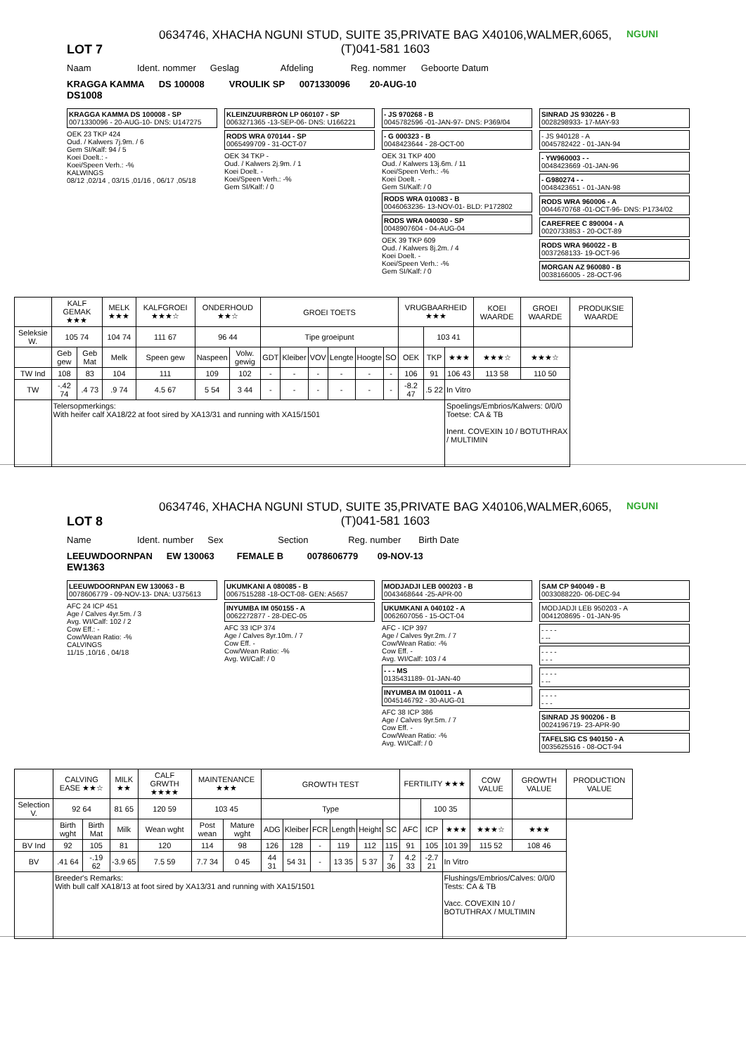LOT 7
0634746, XHACHA NGUNI STUD, SUITE 35,PRIVATE BAG X40106,WALMER,6065,
(T)041-581 1603
NGUNI
Naam Ident. nommer Geslag Afdeling Reg. nommer Geboorte Datum
KRAGGA KAMMA DS 100008 VROULIK SP 0071330096 20-AUG-10
DS1008
KRAGGA KAMMA DS 100008 - SP
0071330096 - 20-AUG-10- DNS: U147275
OEK 23 TKP 424
Oud. / Kalwers 7j.9m. / 6
Gem SI/Kalf: 94 / 5
Koei Doelt.: -
Koei/Speen Verh.: -%
KALWINGS
08/12 ,02/14 , 03/15 ,01/16 , 06/17 ,05/18
KLEINZUURBRON LP 060107 - SP
0063271365 -13-SEP-06- DNS: U166221
RODS WRA 070144 - SP
0065499709 - 31-OCT-07
OEK 34 TKP -
Oud. / Kalwers 2j.9m. / 1
Koei Doelt. -
Koei/Speen Verh.: -%
Gem SI/Kalf: / 0
- JS 970268 - B
0045782596 -01-JAN-97- DNS: P369/04
- G 000323 - B
0048423644 - 28-OCT-00
OEK 31 TKP 400
Oud. / Kalwers 13j.6m. / 11
Koei/Speen Verh.: -%
Koei Doelt. -
Gem SI/Kalf: / 0
RODS WRA 010083 - B
0046063236- 13-NOV-01- BLD: P172802
RODS WRA 040030 - SP
0048907604 - 04-AUG-04
OEK 39 TKP 609
Oud. / Kalwers 8j.2m. / 4
Koei Doelt. -
Koei/Speen Verh.: -%
Gem SI/Kalf: / 0
SINRAD JS 930226 - B
0028298933- 17-MAY-93
- JS 940128 - A
0045782422 - 01-JAN-94
- YW960003 - -
0048423669 -01-JAN-96
- G980274 - -
0048423651 - 01-JAN-98
RODS WRA 960006 - A
0044670768 -01-OCT-96- DNS: P1734/02
CAREFREE C 890004 - A
0020733853 - 20-OCT-89
RODS WRA 960022 - B
0037268133- 19-OCT-96
MORGAN AZ 960080 - B
0038166005 - 28-OCT-96
| | KALF GEMAK ★★★ | | MELK ★★★ | KALFGROEI ★★★☆ | ONDERHOUD ★★☆ | | GROEI TOETS | | | | | | VRUGBAARHEID ★★★ | | | KOEI WAARDE | GROEI WAARDE | PRODUKSIE WAARDE |
| --- | --- | --- | --- | --- | --- | --- | --- | --- | --- | --- | --- | --- | --- | --- | --- | --- | --- | --- |
| Seleksie W. | 105 74 | | 104 74 | 111 67 | 96 44 | | Tipe groeipunt | | | | | | | 103 41 | | | | |
| | Geb gew | Geb Mat | Melk | Speen gew | Naspeen | Volw. gewig | GDT | Kleiber | VOV | Lengte | Hoogte | SO | OEK | TKP | ★★★ | ★★★☆ | ★★★☆ | |
| TW Ind | 108 | 83 | 104 | 111 | 109 | 102 | - | - | - | - | - | - | 106 | 91 | 106 43 | 113 58 | 110 50 | |
| TW | -.42 74 | .4 73 | .9 74 | 4.5 67 | 5 54 | 3 44 | - | - | - | - | - | - | -8.2 47 | .5 22 | In Vitro | | | |
| | Telersopmerkings: With heifer calf XA18/22 at foot sired by XA13/31 and running with XA15/1501 | | | | | | | | | | | | | | Spoelings/Embrios/Kalwers: 0/0/0 Toetse: CA & TB Inent. COVEXIN 10 / BOTUTHRAX / MULTIMIN | | | |
LOT 8
0634746, XHACHA NGUNI STUD, SUITE 35,PRIVATE BAG X40106,WALMER,6065,
(T)041-581 1603
NGUNI
Name Ident. number Sex Section Reg. number Birth Date
LEEUWDOORNPAN EW 130063 FEMALE B 0078606779 09-NOV-13
EW1363
LEEUWDOORNPAN EW 130063 - B
0078606779 - 09-NOV-13- DNA: U375613
AFC 24 ICP 451
Age / Calves 4yr.5m. / 3
Avg. WI/Calf: 102 / 2
Cow Eff.: -
Cow/Wean Ratio: -%
CALVINGS
11/15 ,10/16 , 04/18
UKUMKANI A 080085 - B
0067515288 -18-OCT-08- GEN: A5657
INYUMBA IM 050155 - A
0062272877 - 28-DEC-05
AFC 33 ICP 374
Age / Calves 8yr.10m. / 7
Cow Eff. -
Cow/Wean Ratio: -%
Avg. WI/Calf: / 0
MODJADJI LEB 000203 - B
0043468644 -25-APR-00
UKUMKANI A 040102 - A
0062607056 - 15-OCT-04
AFC - ICP 397
Age / Calves 9yr.2m. / 7
Cow/Wean Ratio: -%
Cow Eff. -
Avg. WI/Calf: 103 / 4
- - - MS
0135431189- 01-JAN-40
INYUMBA IM 010011 - A
0045146792 - 30-AUG-01
AFC 38 ICP 386
Age / Calves 9yr.5m. / 7
Cow Eff. -
Cow/Wean Ratio: -%
Avg. WI/Calf: / 0
SAM CP 940049 - B
0033088220- 06-DEC-94
MODJADJI LEB 950203 - A
0041208695 - 01-JAN-95
- - - -
- --
- - - -
- - -
- - - -
- --
- - - -
- - -
SINRAD JS 900206 - B
0024196719- 23-APR-90
TAFELSIG CS 940150 - A
0035625516 - 08-OCT-94
| | CALVING EASE ★★☆ | | MILK ★★ | CALF GRWTH ★★★★ | MAINTENANCE ★★★ | | GROWTH TEST | | | | | | FERTILITY ★★★ | | | COW VALUE | GROWTH VALUE | PRODUCTION VALUE |
| --- | --- | --- | --- | --- | --- | --- | --- | --- | --- | --- | --- | --- | --- | --- | --- | --- | --- | --- |
| Selection V. | 92 64 | | 81 65 | 120 59 | 103 45 | | Type | | | | | | | 100 35 | | | | |
| | Birth wght | Birth Mat | Milk | Wean wght | Post wean | Mature wght | ADG | Kleiber | FCR | Length | Height | SC | AFC | ICP | ★★★ | ★★★☆ | ★★★ | |
| BV Ind | 92 | 105 | 81 | 120 | 114 | 98 | 126 | 128 | - | 119 | 112 | 115 | 91 | 105 | 101 39 | 115 52 | 108 46 | |
| BV | .41 64 | -.19 62 | -3.9 65 | 7.5 59 | 7.7 34 | 0 45 | 44 31 | 54 31 | - | 13 35 | 5 37 | 7 36 | 4.2 33 | -2.7 21 | In Vitro | | | |
| | Breeder's Remarks: With bull calf XA18/13 at foot sired by XA13/31 and running with XA15/1501 | | | | | | | | | | | | | | Flushings/Embrios/Calves: 0/0/0 Tests: CA & TB Vacc. COVEXIN 10 / BOTUTHRAX / MULTIMIN | | | |